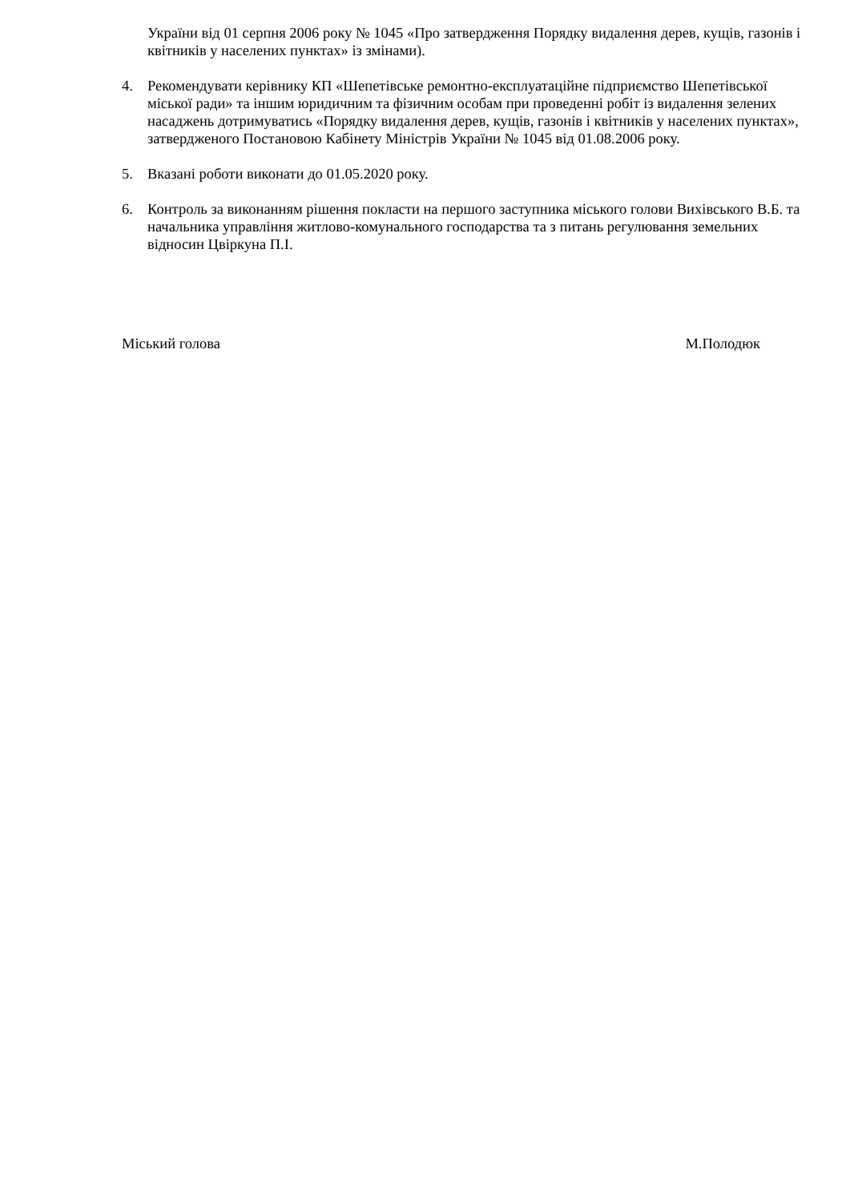України від 01 серпня 2006 року № 1045 «Про затвердження Порядку видалення дерев, кущів, газонів і квітників у населених пунктах» із змінами).
4. Рекомендувати керівнику КП «Шепетівське ремонтно-експлуатаційне підприємство Шепетівської міської ради» та іншим юридичним та фізичним особам при проведенні робіт із видалення зелених насаджень дотримуватись «Порядку видалення дерев, кущів, газонів і квітників у населених пунктах», затвердженого Постановою Кабінету Міністрів України № 1045 від 01.08.2006 року.
5. Вказані роботи виконати до 01.05.2020 року.
6. Контроль за виконанням рішення покласти на першого заступника міського голови Вихівського В.Б. та начальника управління житлово-комунального господарства та з питань регулювання земельних відносин Цвіркуна П.І.
Міський голова М.Полодюк